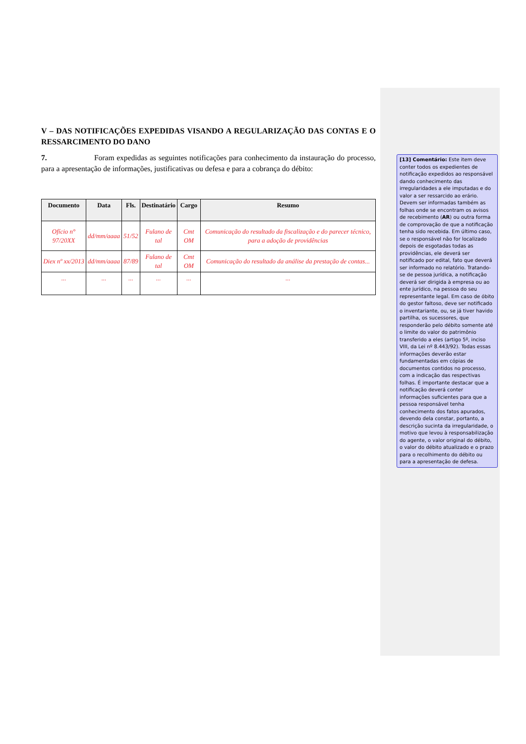V – DAS NOTIFICAÇÕES EXPEDIDAS VISANDO A REGULARIZAÇÃO DAS CONTAS E O RESSARCIMENTO DO DANO
7. Foram expedidas as seguintes notificações para conhecimento da instauração do processo, para a apresentação de informações, justificativas ou defesa e para a cobrança do débito:
| Documento | Data | Fls. | Destinatário | Cargo | Resumo |
| --- | --- | --- | --- | --- | --- |
| Ofício n° 97/20XX | dd/mm/aaaa | 51/52 | Fulano de tal | Cmt OM | Comunicação do resultado da fiscalização e do parecer técnico, para a adoção de providências |
| Diex nº xx/2013 | dd/mm/aaaa | 87/89 | Fulano de tal | Cmt OM | Comunicação do resultado da análise da prestação de contas... |
| ... | ... | ... | ... | ... | ... |
[13] Comentário: Este item deve conter todos os expedientes de notificação expedidos ao responsável dando conhecimento das irregularidades a ele imputadas e do valor a ser ressarcido ao erário. Devem ser informadas também as folhas onde se encontram os avisos de recebimento (AR) ou outra forma de comprovação de que a notificação tenha sido recebida. Em último caso, se o responsável não for localizado depois de esgotadas todas as providências, ele deverá ser notificado por edital, fato que deverá ser informado no relatório. Tratando-se de pessoa jurídica, a notificação deverá ser dirigida à empresa ou ao ente jurídico, na pessoa do seu representante legal. Em caso de óbito do gestor faltoso, deve ser notificado o inventariante, ou, se já tiver havido partilha, os sucessores, que responderão pelo débito somente até o limite do valor do patrimônio transferido a eles (artigo 5º, inciso VIII, da Lei nº 8.443/92). Todas essas informações deverão estar fundamentadas em cópias de documentos contidos no processo, com a indicação das respectivas folhas. É importante destacar que a notificação deverá conter informações suficientes para que a pessoa responsável tenha conhecimento dos fatos apurados, devendo dela constar, portanto, a descrição sucinta da irregularidade, o motivo que levou à responsabilização do agente, o valor original do débito, o valor do débito atualizado e o prazo para o recolhimento do débito ou para a apresentação de defesa.